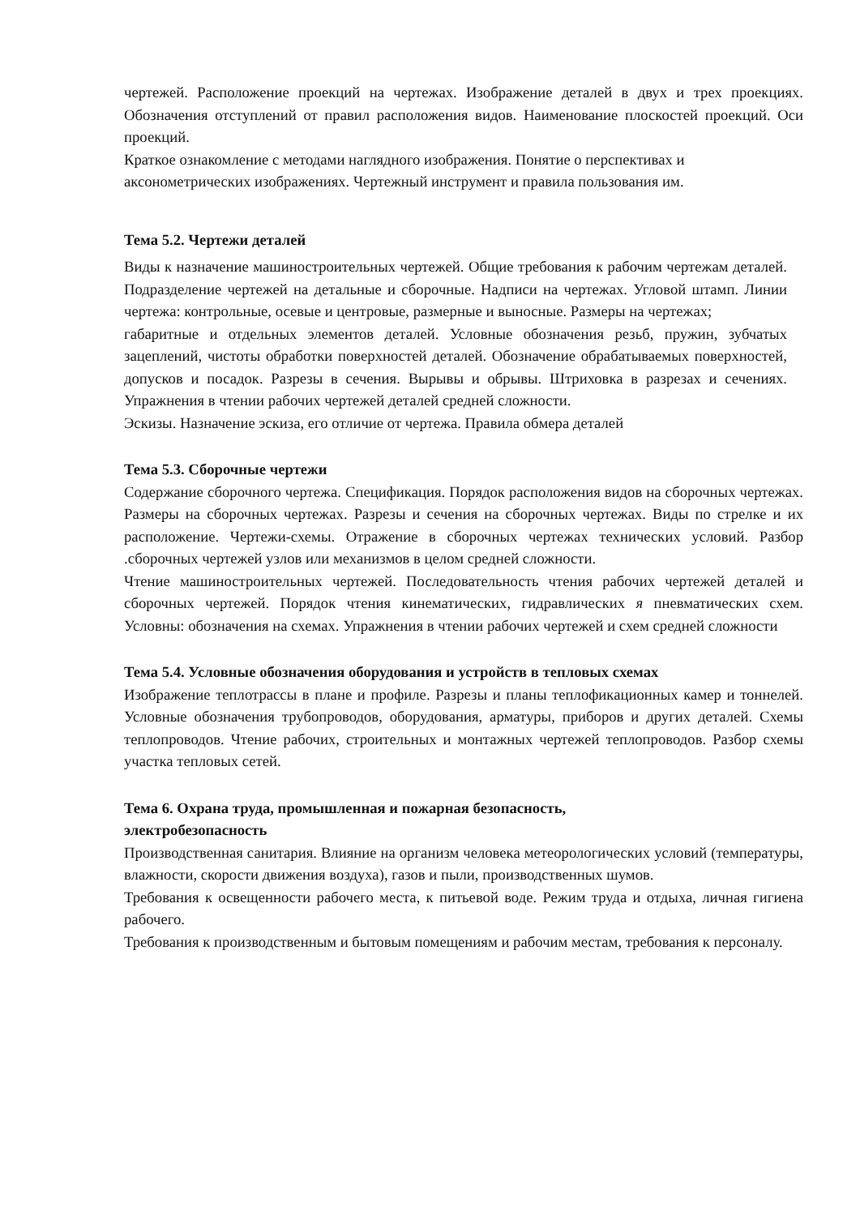чертежей. Расположение проекций на чертежах. Изображение деталей в двух и трех проекциях. Обозначения отступлений от правил расположения видов. Наименование плоскостей проекций. Оси проекций.
Краткое ознакомление с методами наглядного изображения. Понятие о перспективах и аксонометрических изображениях. Чертежный инструмент и правила пользования им.
Тема 5.2. Чертежи деталей
Виды к назначение машиностроительных чертежей. Общие требования к рабочим чертежам деталей. Подразделение чертежей на детальные и сборочные. Надписи на чертежах. Угловой штамп. Линии чертежа: контрольные, осевые и центровые, размерные и выносные. Размеры на чертежах;
габаритные и отдельных элементов деталей. Условные обозначения резьб, пружин, зубчатых зацеплений, чистоты обработки поверхностей деталей. Обозначение обрабатываемых поверхностей, допусков и посадок. Разрезы в сечения. Вырывы и обрывы. Штриховка в разрезах и сечениях. Упражнения в чтении рабочих чертежей деталей средней сложности.
Эскизы. Назначение эскиза, его отличие от чертежа. Правила обмера деталей
Тема 5.3. Сборочные чертежи
Содержание сборочного чертежа. Спецификация. Порядок расположения видов на сборочных чертежах. Размеры на сборочных чертежах. Разрезы и сечения на сборочных чертежах. Виды по стрелке и их расположение. Чертежи-схемы. Отражение в сборочных чертежах технических условий. Разбор .сборочных чертежей узлов или механизмов в целом средней сложности.
Чтение машиностроительных чертежей. Последовательность чтения рабочих чертежей деталей и сборочных чертежей. Порядок чтения кинематических, гидравлических я пневматических схем. Условны: обозначения на схемах. Упражнения в чтении рабочих чертежей и схем средней сложности
Тема 5.4. Условные обозначения оборудования и устройств в тепловых схемах
Изображение теплотрассы в плане и профиле. Разрезы и планы теплофикационных камер и тоннелей. Условные обозначения трубопроводов, оборудования, арматуры, приборов и других деталей. Схемы теплопроводов. Чтение рабочих, строительных и монтажных чертежей теплопроводов. Разбор схемы участка тепловых сетей.
Тема 6. Охрана труда, промышленная и пожарная безопасность,
электробезопасность
Производственная санитария. Влияние на организм человека метеорологических условий (температуры, влажности, скорости движения воздуха), газов и пыли, производственных шумов.
Требования к освещенности рабочего места, к питьевой воде. Режим труда и отдыха, личная гигиена рабочего.
Требования к производственным и бытовым помещениям и рабочим местам, требования к персоналу.